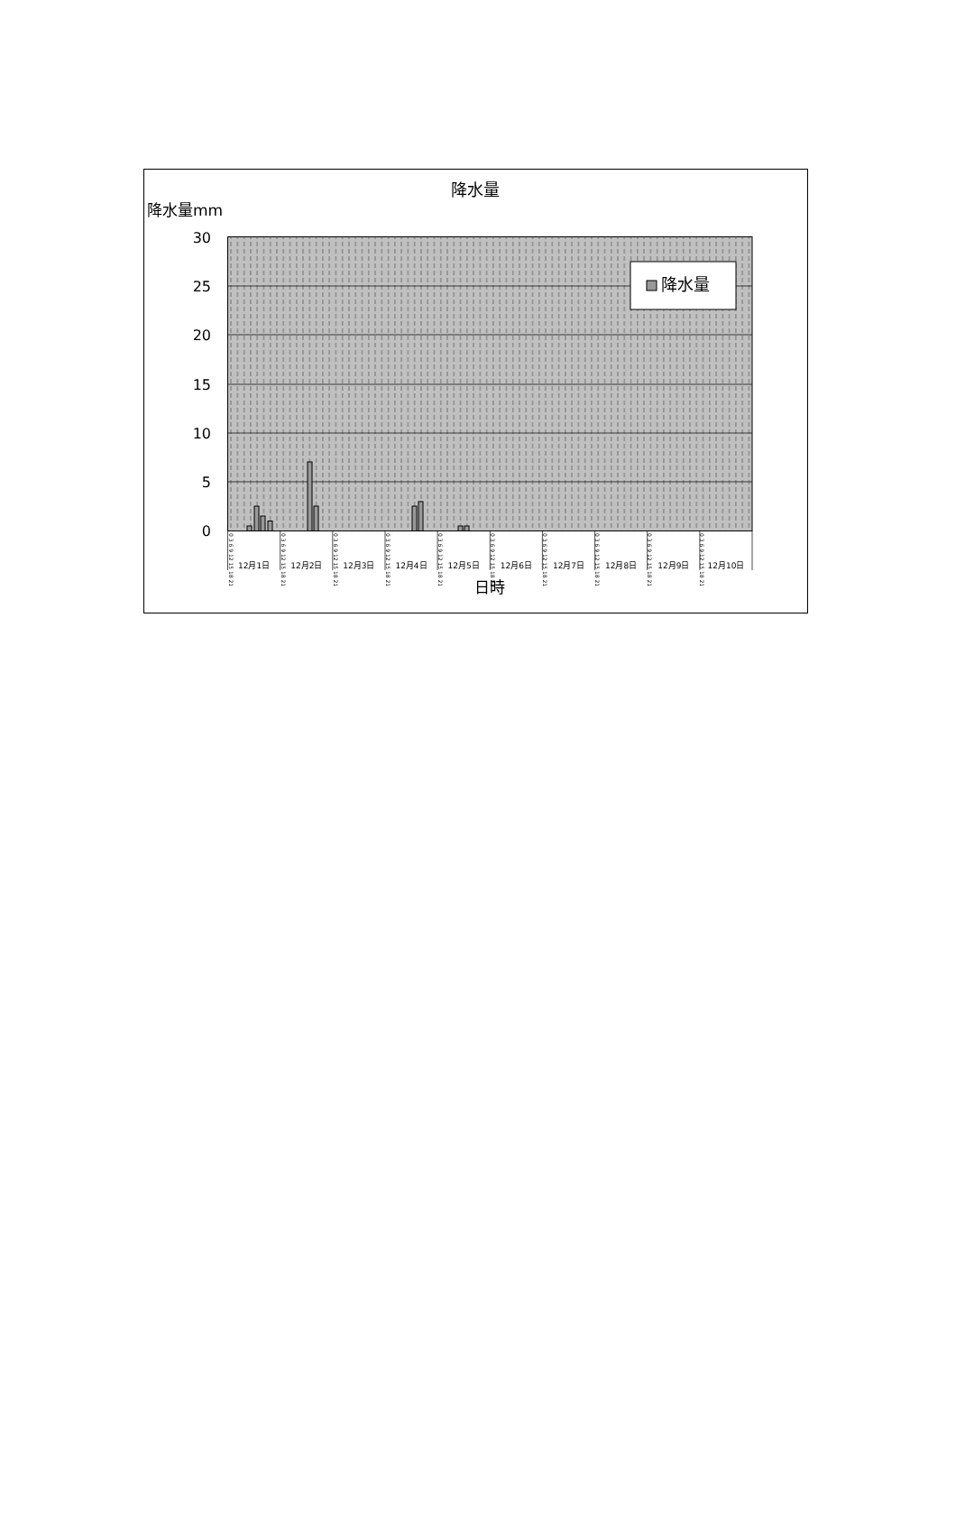降水量
降水量mm
30
25
20
15
10
5
0
降水量
0 3 6 9 12 15 18 21
0 3 6 9 12 15 18 21
0 3 6 9 12 15 18 21
0 3 6 9 12 15 18 21
0 3 6 9 12 15 18 21
0 3 6 9 12 15 18 21
0 3 6 9 12 15 18 21
0 3 6 9 12 15 18 21
0 3 6 9 12 15 18 21
0 3 6 9 12 15 18 21
12月1日
12月2日
12月3日
12月4日
12月5日
12月6日
12月7日
12月8日
12月9日
12月10日
日時